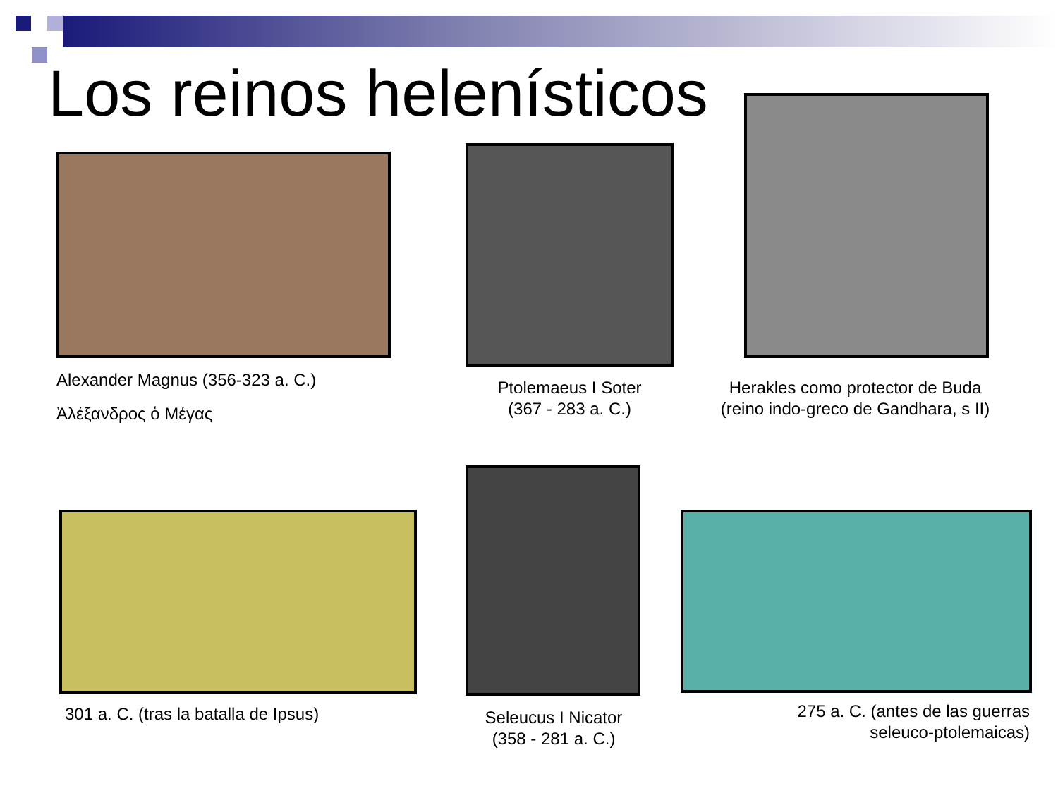Los reinos helenísticos
Alexander Magnus (356-323 a. C.)
Ἀλέξανδρος ὁ Μέγας
Ptolemaeus I Soter
(367 - 283 a. C.)
Herakles como protector de Buda (reino indo-greco de Gandhara, s II)
301 a. C. (tras la batalla de Ipsus)
Seleucus I Nicator
(358 - 281 a. C.)
275 a. C. (antes de las guerras seleuco-ptolemaicas)